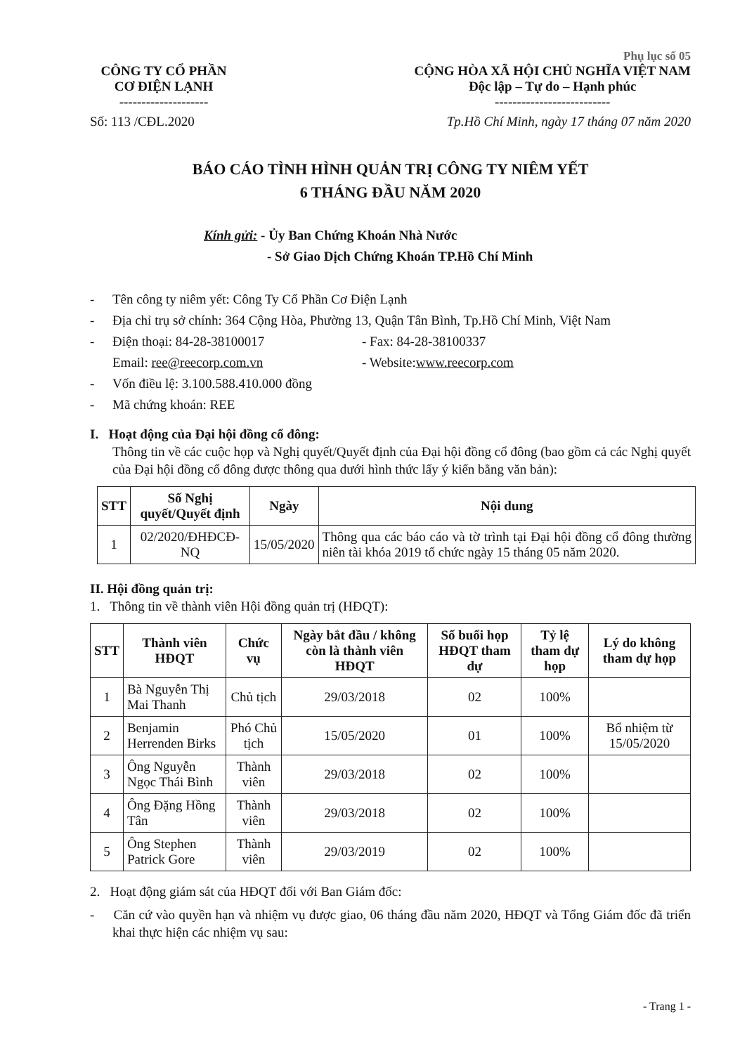Phụ lục số 05
CÔNG TY CỔ PHẦN
CƠ ĐIỆN LẠNH
--------------------
CỘNG HÒA XÃ HỘI CHỦ NGHĨA VIỆT NAM
Độc lập – Tự do – Hạnh phúc
--------------------------
Số: 113 /CĐL.2020 Tp.Hồ Chí Minh, ngày 17 tháng 07 năm 2020
BÁO CÁO TÌNH HÌNH QUẢN TRỊ CÔNG TY NIÊM YẾT
6 THÁNG ĐẦU NĂM 2020
Kính gửi: - Ủy Ban Chứng Khoán Nhà Nước
- Sở Giao Dịch Chứng Khoán TP.Hồ Chí Minh
- Tên công ty niêm yết: Công Ty Cổ Phần Cơ Điện Lạnh
- Địa chỉ trụ sở chính: 364 Cộng Hòa, Phường 13, Quận Tân Bình, Tp.Hồ Chí Minh, Việt Nam
- Điện thoại: 84-28-38100017 - Fax: 84-28-38100337
Email: ree@reecorp.com.vn - Website: www.reecorp.com
- Vốn điều lệ: 3.100.588.410.000 đồng
- Mã chứng khoán: REE
I. Hoạt động của Đại hội đồng cổ đông:
Thông tin về các cuộc họp và Nghị quyết/Quyết định của Đại hội đồng cổ đông (bao gồm cả các Nghị quyết của Đại hội đồng cổ đông được thông qua dưới hình thức lấy ý kiến bằng văn bản):
| STT | Số Nghị quyết/Quyết định | Ngày | Nội dung |
| --- | --- | --- | --- |
| 1 | 02/2020/ĐHĐCĐ-NQ | 15/05/2020 | Thông qua các báo cáo và tờ trình tại Đại hội đồng cổ đông thường niên tài khóa 2019 tổ chức ngày 15 tháng 05 năm 2020. |
II. Hội đồng quản trị:
1. Thông tin về thành viên Hội đồng quản trị (HĐQT):
| STT | Thành viên HĐQT | Chức vụ | Ngày bắt đầu / không còn là thành viên HĐQT | Số buổi họp HĐQT tham dự | Tỷ lệ tham dự họp | Lý do không tham dự họp |
| --- | --- | --- | --- | --- | --- | --- |
| 1 | Bà Nguyễn Thị Mai Thanh | Chủ tịch | 29/03/2018 | 02 | 100% | |
| 2 | Benjamin Herrenden Birks | Phó Chủ tịch | 15/05/2020 | 01 | 100% | Bổ nhiệm từ 15/05/2020 |
| 3 | Ông Nguyễn Ngọc Thái Bình | Thành viên | 29/03/2018 | 02 | 100% | |
| 4 | Ông Đặng Hồng Tân | Thành viên | 29/03/2018 | 02 | 100% | |
| 5 | Ông Stephen Patrick Gore | Thành viên | 29/03/2019 | 02 | 100% | |
2. Hoạt động giám sát của HĐQT đối với Ban Giám đốc:
- Căn cứ vào quyền hạn và nhiệm vụ được giao, 06 tháng đầu năm 2020, HĐQT và Tổng Giám đốc đã triển khai thực hiện các nhiệm vụ sau:
- Trang 1 -